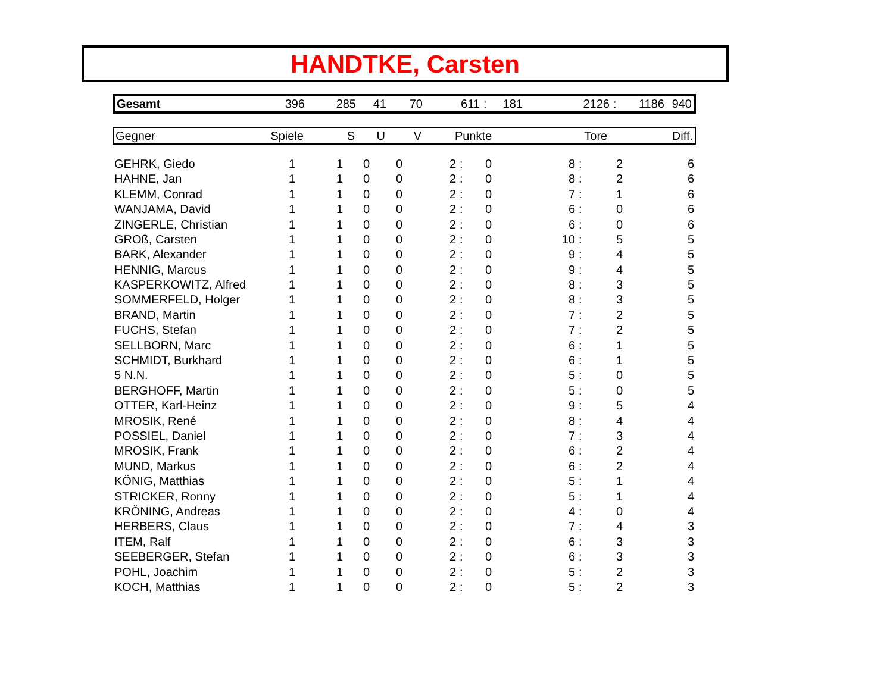HANDTKE, Carsten
| Gesamt | 396 | 285 | 41 | 70 | 611 | : | 181 | 2126 | : | 1186 | 940 |
| Gegner | Spiele | S | U | V | Punkte | Tore | Diff. |
| --- | --- | --- | --- | --- | --- | --- | --- |
| GEHRK, Giedo | 1 | 1 | 0 | 0 | 2 | : | 0 | 8 | : | 2 | 6 |
| HAHNE, Jan | 1 | 1 | 0 | 0 | 2 | : | 0 | 8 | : | 2 | 6 |
| KLEMM, Conrad | 1 | 1 | 0 | 0 | 2 | : | 0 | 7 | : | 1 | 6 |
| WANJAMA, David | 1 | 1 | 0 | 0 | 2 | : | 0 | 6 | : | 0 | 6 |
| ZINGERLE, Christian | 1 | 1 | 0 | 0 | 2 | : | 0 | 6 | : | 0 | 6 |
| GROß, Carsten | 1 | 1 | 0 | 0 | 2 | : | 0 | 10 | : | 5 | 5 |
| BARK, Alexander | 1 | 1 | 0 | 0 | 2 | : | 0 | 9 | : | 4 | 5 |
| HENNIG, Marcus | 1 | 1 | 0 | 0 | 2 | : | 0 | 9 | : | 4 | 5 |
| KASPERKOWITZ, Alfred | 1 | 1 | 0 | 0 | 2 | : | 0 | 8 | : | 3 | 5 |
| SOMMERFELD, Holger | 1 | 1 | 0 | 0 | 2 | : | 0 | 8 | : | 3 | 5 |
| BRAND, Martin | 1 | 1 | 0 | 0 | 2 | : | 0 | 7 | : | 2 | 5 |
| FUCHS, Stefan | 1 | 1 | 0 | 0 | 2 | : | 0 | 7 | : | 2 | 5 |
| SELLBORN, Marc | 1 | 1 | 0 | 0 | 2 | : | 0 | 6 | : | 1 | 5 |
| SCHMIDT, Burkhard | 1 | 1 | 0 | 0 | 2 | : | 0 | 6 | : | 1 | 5 |
| 5 N.N. | 1 | 1 | 0 | 0 | 2 | : | 0 | 5 | : | 0 | 5 |
| BERGHOFF, Martin | 1 | 1 | 0 | 0 | 2 | : | 0 | 5 | : | 0 | 5 |
| OTTER, Karl-Heinz | 1 | 1 | 0 | 0 | 2 | : | 0 | 9 | : | 5 | 4 |
| MROSIK, René | 1 | 1 | 0 | 0 | 2 | : | 0 | 8 | : | 4 | 4 |
| POSSIEL, Daniel | 1 | 1 | 0 | 0 | 2 | : | 0 | 7 | : | 3 | 4 |
| MROSIK, Frank | 1 | 1 | 0 | 0 | 2 | : | 0 | 6 | : | 2 | 4 |
| MUND, Markus | 1 | 1 | 0 | 0 | 2 | : | 0 | 6 | : | 2 | 4 |
| KÖNIG, Matthias | 1 | 1 | 0 | 0 | 2 | : | 0 | 5 | : | 1 | 4 |
| STRICKER, Ronny | 1 | 1 | 0 | 0 | 2 | : | 0 | 5 | : | 1 | 4 |
| KRÖNING, Andreas | 1 | 1 | 0 | 0 | 2 | : | 0 | 4 | : | 0 | 4 |
| HERBERS, Claus | 1 | 1 | 0 | 0 | 2 | : | 0 | 7 | : | 4 | 3 |
| ITEM, Ralf | 1 | 1 | 0 | 0 | 2 | : | 0 | 6 | : | 3 | 3 |
| SEEBERGER, Stefan | 1 | 1 | 0 | 0 | 2 | : | 0 | 6 | : | 3 | 3 |
| POHL, Joachim | 1 | 1 | 0 | 0 | 2 | : | 0 | 5 | : | 2 | 3 |
| KOCH, Matthias | 1 | 1 | 0 | 0 | 2 | : | 0 | 5 | : | 2 | 3 |